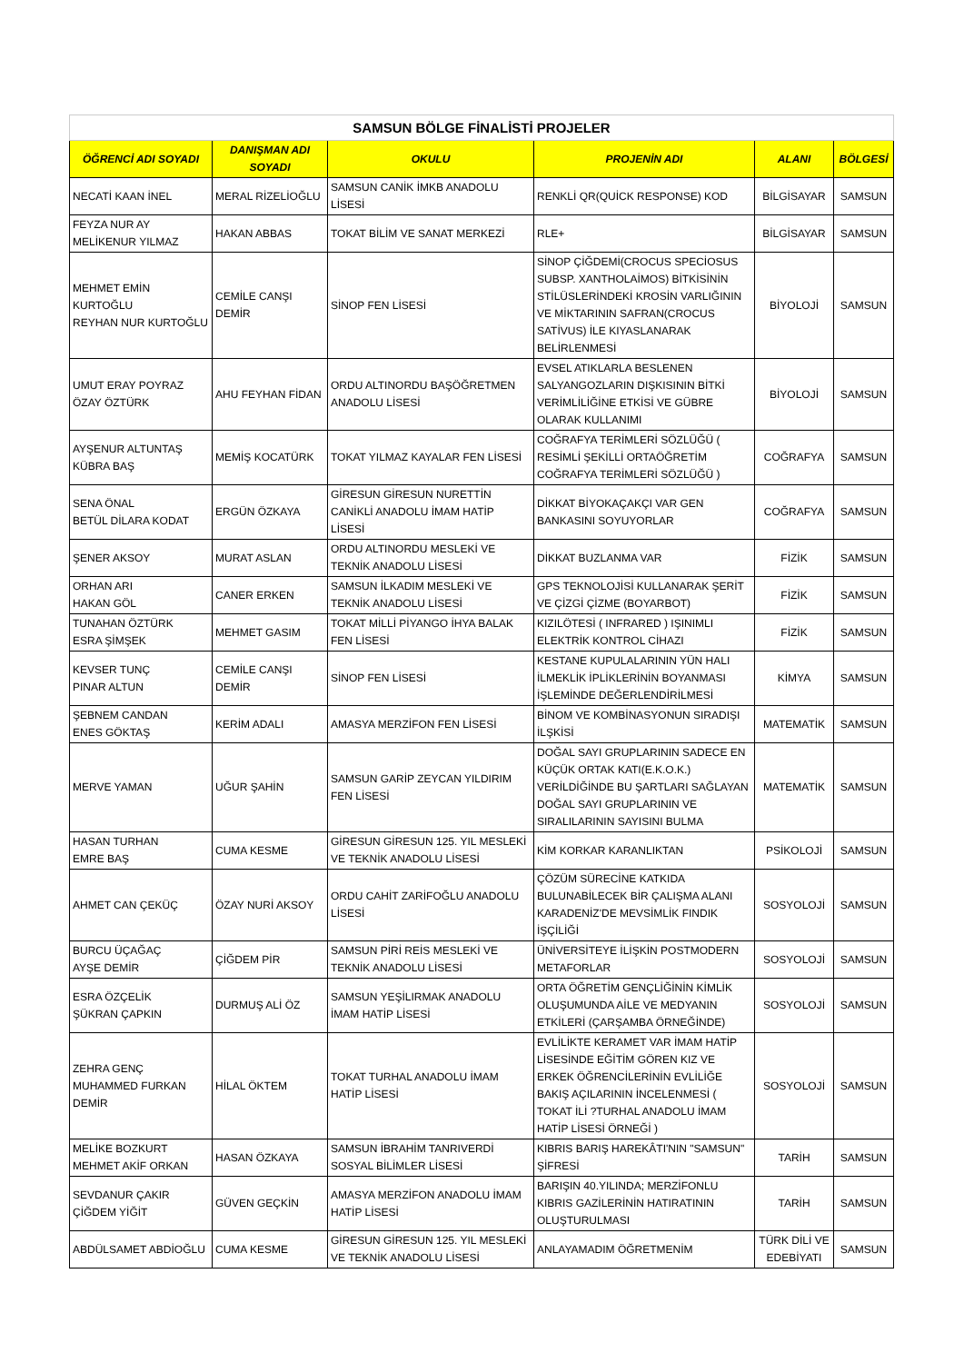| SAMSUN BÖLGE FİNALİSTİ PROJELER | | | | | |
| ÖĞRENCİ ADI SOYADI | DANIŞMAN ADI SOYADI | OKULU | PROJENİN ADI | ALANI | BÖLGESİ |
| NECATİ KAAN İNEL | MERAL RİZELİOĞLU | SAMSUN CANİK İMKB ANADOLU LİSESİ | RENKLİ QR(QUİCK RESPONSE) KOD | BİLGİSAYAR | SAMSUN |
| FEYZA NUR AY MELİKENUR YILMAZ | HAKAN ABBAS | TOKAT BİLİM VE SANAT MERKEZİ | RLE+ | BİLGİSAYAR | SAMSUN |
| MEHMET EMİN KURTOĞLU REYHAN NUR KURTOĞLU | CEMİLE CANŞI DEMİR | SİNOP FEN LİSESİ | SİNOP ÇİĞDEMİ(CROCUS SPECİOSUS SUBSP. XANTHOLAİMOS) BİTKİSİNİN STİLÜSLERİNDEKİ KROSİN VARLIĞININ VE MİKTARININ SAFRAN(CROCUS SATİVUS) İLE KIYASLANARAK BELİRLENMESİ | BİYOLOJİ | SAMSUN |
| UMUT ERAY POYRAZ ÖZAY ÖZTÜRK | AHU FEYHAN FİDAN | ORDU ALTINORDU BAŞÖĞRETMEN ANADOLU LİSESİ | EVSEL ATIKLARLA BESLENEN SALYANGOZLARIN DIŞKISININ BİTKİ VERİMLİLİĞİNE ETKİSİ VE GÜBRE OLARAK KULLANIMI | BİYOLOJİ | SAMSUN |
| AYŞENUR ALTUNTAŞ KÜBRA BAŞ | MEMİŞ KOCATÜRK | TOKAT YILMAZ KAYALAR FEN LİSESİ | COĞRAFYA TERİMLERİ SÖZLÜĞÜ ( RESİMLİ ŞEKİLLİ ORTAÖĞRETİM COĞRAFYA TERİMLERİ SÖZLÜĞÜ ) | COĞRAFYA | SAMSUN |
| SENA ÖNAL BETÜL DİLARA KODAT | ERGÜN ÖZKAYA | GİRESUN GİRESUN NURETTİN CANİKLİ ANADOLU İMAM HATİP LİSESİ | DİKKAT BİYOKAÇAKÇI VAR GEN BANKASINI SOYUYORLAR | COĞRAFYA | SAMSUN |
| ŞENER AKSOY | MURAT ASLAN | ORDU ALTINORDU MESLEKİ VE TEKNİK ANADOLU LİSESİ | DİKKAT BUZLANMA VAR | FİZİK | SAMSUN |
| ORHAN ARI HAKAN GÖL | CANER ERKEN | SAMSUN İLKADIM MESLEKİ VE TEKNİK ANADOLU LİSESİ | GPS TEKNOLOJİSİ KULLANARAK ŞERİT VE ÇİZGİ ÇİZME (BOYARBOT) | FİZİK | SAMSUN |
| TUNAHAN ÖZTÜRK ESRA ŞİMŞEK | MEHMET GASIM | TOKAT MİLLİ PİYANGO İHYA BALAK FEN LİSESİ | KIZILÖTESİ ( INFRARED ) IŞINIMLI ELEKTRİK KONTROL CİHAZI | FİZİK | SAMSUN |
| KEVSER TUNÇ PINAR ALTUN | CEMİLE CANŞI DEMİR | SİNOP FEN LİSESİ | KESTANE KUPULALARININ YÜN HALI İLMEKLİK İPLİKLERİNİN BOYANMASI İŞLEMİNDE DEĞERLENDİRİLMESİ | KİMYA | SAMSUN |
| ŞEBNEM CANDAN ENES GÖKTAŞ | KERİM ADALI | AMASYA MERZİFON FEN LİSESİ | BİNOM VE KOMBİNASYONUN SIRADIŞI İLŞKİSİ | MATEMATİK | SAMSUN |
| MERVE YAMAN | UĞUR ŞAHİN | SAMSUN GARİP ZEYCAN YILDIRIM FEN LİSESİ | DOĞAL SAYI GRUPLARININ SADECE EN KÜÇÜK ORTAK KATI(E.K.O.K.) VERİLDİĞİNDE BU ŞARTLARI SAĞLAYAN DOĞAL SAYI GRUPLARININ VE SIRALILARININ SAYISINI BULMA | MATEMATİK | SAMSUN |
| HASAN TURHAN EMRE BAŞ | CUMA KESME | GİRESUN GİRESUN 125. YIL MESLEKİ VE TEKNİK ANADOLU LİSESİ | KİM KORKAR KARANLIKTAN | PSİKOLOJİ | SAMSUN |
| AHMET CAN ÇEKÜÇ | ÖZAY NURİ AKSOY | ORDU CAHİT ZARİFOĞLU ANADOLU LİSESİ | ÇÖZÜM SÜRECİNE KATKIDA BULUNABİLECEK BİR ÇALIŞMA ALANI KARADENİZ'DE MEVSİMLİK FINDIK İŞÇİLİĞİ | SOSYOLOJİ | SAMSUN |
| BURCU ÜÇAĞAÇ AYŞE DEMİR | ÇİĞDEM PİR | SAMSUN PİRİ REİS MESLEKİ VE TEKNİK ANADOLU LİSESİ | ÜNİVERSİTEYE İLİŞKİN POSTMODERN METAFORLAR | SOSYOLOJİ | SAMSUN |
| ESRA ÖZÇELİK ŞÜKRAN ÇAPKIN | DURMUŞ ALİ ÖZ | SAMSUN YEŞİLIRMAK ANADOLU İMAM HATİP LİSESİ | ORTA ÖĞRETİM GENÇLİĞİNİN KİMLİK OLUŞUMUNDA AİLE VE MEDYANIN ETKİLERİ (ÇARŞAMBA ÖRNEĞİNDE) | SOSYOLOJİ | SAMSUN |
| ZEHRA GENÇ MUHAMMED FURKAN DEMİR | HİLAL ÖKTEM | TOKAT TURHAL ANADOLU İMAM HATİP LİSESİ | EVLİLİKTE KERAMET VAR İMAM HATİP LİSESİNDE EĞİTİM GÖREN KIZ VE ERKEK ÖĞRENCİLERİNİN EVLİLİĞE BAKIŞ AÇILARININ İNCELENMESİ ( TOKAT İLİ ?TURHAL ANADOLU İMAM HATİP LİSESİ ÖRNEĞİ ) | SOSYOLOJİ | SAMSUN |
| MELİKE BOZKURT MEHMET AKİF ORKAN | HASAN ÖZKAYA | SAMSUN İBRAHİM TANRIVERDİ SOSYAL BİLİMLER LİSESİ | KIBRIS BARIŞ HAREKÂTI'NIN "SAMSUN" ŞİFRESİ | TARİH | SAMSUN |
| SEVDANUR ÇAKIR ÇİĞDEM YİĞİT | GÜVEN GEÇKİN | AMASYA MERZİFON ANADOLU İMAM HATİP LİSESİ | BARIŞIN 40.YILINDA; MERZİFONLU KIBRIS GAZİLERİNİN HATIRATININ OLUŞTURULMASI | TARİH | SAMSUN |
| ABDÜLSAMET ABDİOĞLU | CUMA KESME | GİRESUN GİRESUN 125. YIL MESLEKİ VE TEKNİK ANADOLU LİSESİ | ANLAYAMADIM ÖĞRETMENİM | TÜRK DİLİ VE EDEBİYATI | SAMSUN |